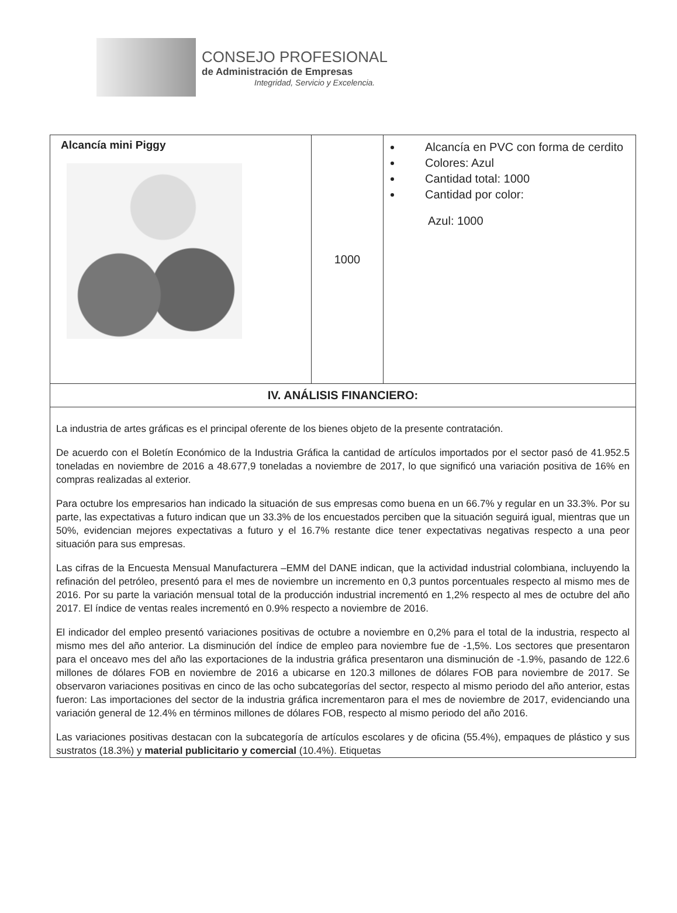CONSEJO PROFESIONAL
de Administración de Empresas
Integridad, Servicio y Excelencia.
| Alcancía mini Piggy | 1000 | Alcancía en PVC con forma de cerdito Colores: Azul Cantidad total: 1000 Cantidad por color: Azul: 1000 |
| IV. ANÁLISIS FINANCIERO: | | |
| La industria de artes gráficas es el principal oferente de los bienes objeto de la presente contratación. De acuerdo con el Boletín Económico de la Industria Gráfica la cantidad de artículos importados por el sector pasó de 41.952.5 toneladas en noviembre de 2016 a 48.677,9 toneladas a noviembre de 2017, lo que significó una variación positiva de 16% en compras realizadas al exterior. Para octubre los empresarios han indicado la situación de sus empresas como buena en un 66.7% y regular en un 33.3%. Por su parte, las expectativas a futuro indican que un 33.3% de los encuestados perciben que la situación seguirá igual, mientras que un 50%, evidencian mejores expectativas a futuro y el 16.7% restante dice tener expectativas negativas respecto a una peor situación para sus empresas. Las cifras de la Encuesta Mensual Manufacturera –EMM del DANE indican, que la actividad industrial colombiana, incluyendo la refinación del petróleo, presentó para el mes de noviembre un incremento en 0,3 puntos porcentuales respecto al mismo mes de 2016. Por su parte la variación mensual total de la producción industrial incrementó en 1,2% respecto al mes de octubre del año 2017. El índice de ventas reales incrementó en 0.9% respecto a noviembre de 2016. El indicador del empleo presentó variaciones positivas de octubre a noviembre en 0,2% para el total de la industria, respecto al mismo mes del año anterior. La disminución del índice de empleo para noviembre fue de -1,5%. Los sectores que presentaron para el onceavo mes del año las exportaciones de la industria gráfica presentaron una disminución de -1.9%, pasando de 122.6 millones de dólares FOB en noviembre de 2016 a ubicarse en 120.3 millones de dólares FOB para noviembre de 2017. Se observaron variaciones positivas en cinco de las ocho subcategorías del sector, respecto al mismo periodo del año anterior, estas fueron: Las importaciones del sector de la industria gráfica incrementaron para el mes de noviembre de 2017, evidenciando una variación general de 12.4% en términos millones de dólares FOB, respecto al mismo periodo del año 2016. Las variaciones positivas destacan con la subcategoría de artículos escolares y de oficina (55.4%), empaques de plástico y sus sustratos (18.3%) y material publicitario y comercial (10.4%). Etiquetas | | |